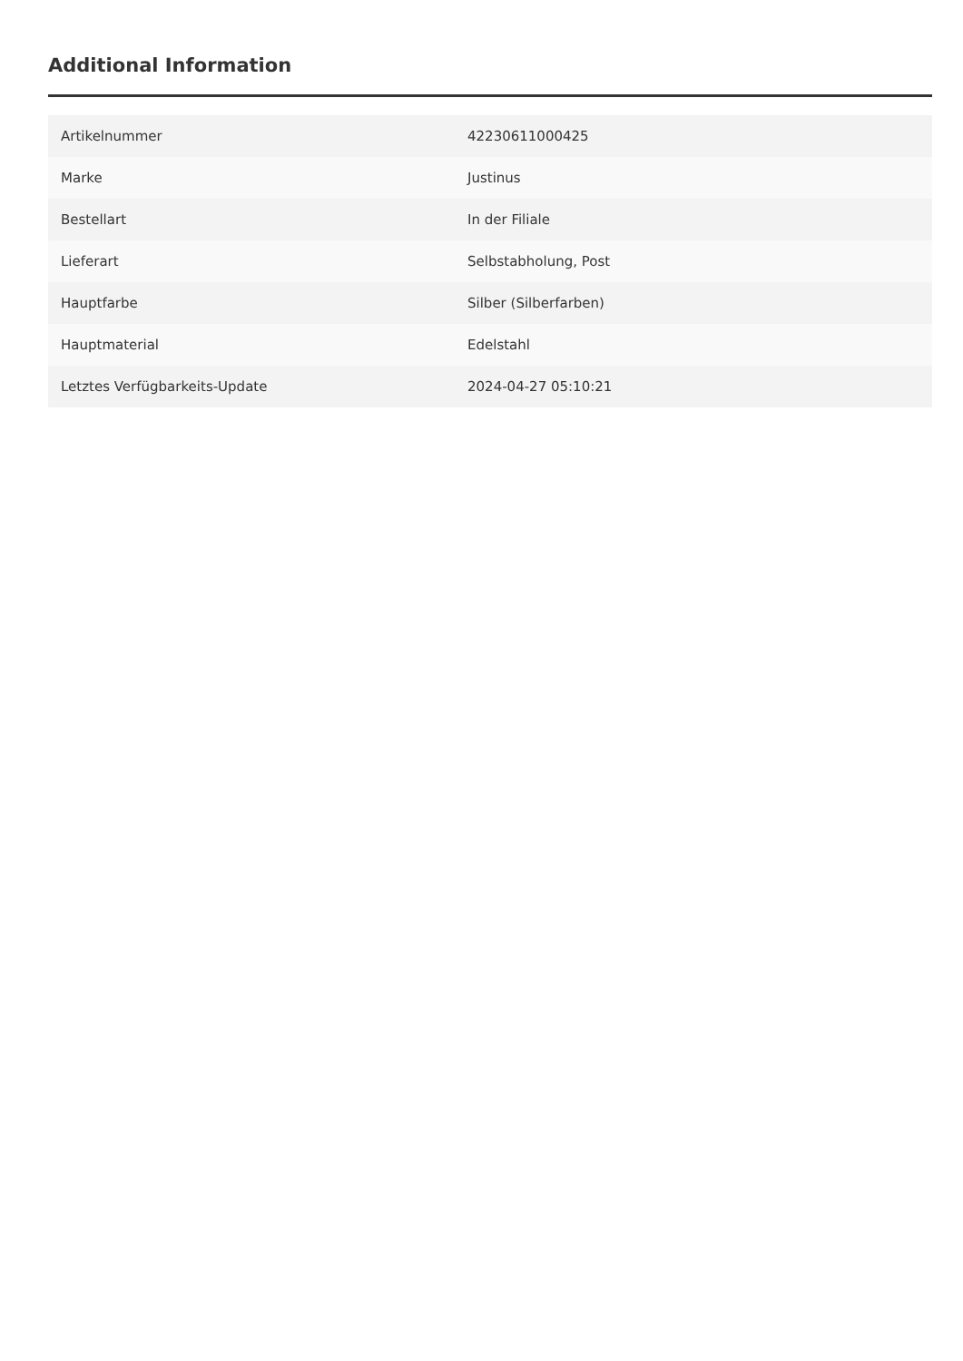Additional Information
| Artikelnummer | 42230611000425 |
| Marke | Justinus |
| Bestellart | In der Filiale |
| Lieferart | Selbstabholung, Post |
| Hauptfarbe | Silber (Silberfarben) |
| Hauptmaterial | Edelstahl |
| Letztes Verfügbarkeits-Update | 2024-04-27 05:10:21 |